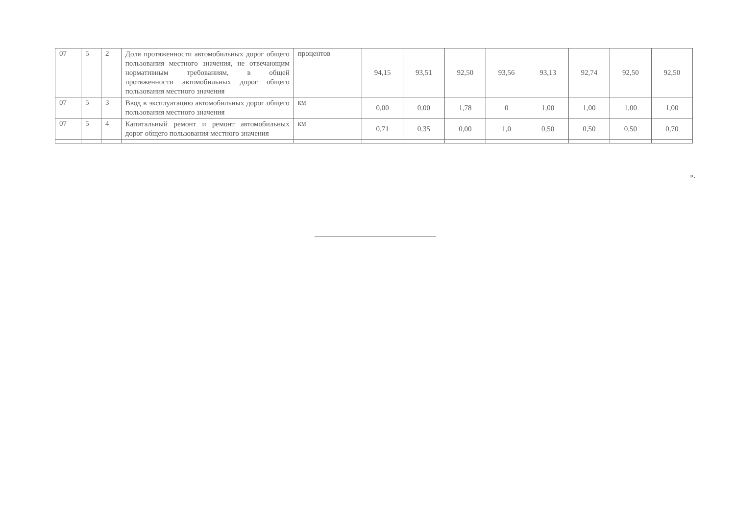| 07 | 5 | 2 | Доля протяженности автомобильных дорог общего пользования местного значения, не отвечающим нормативным требованиям, в общей протяженности автомобильных дорог общего пользования местного значения | процентов | 94,15 | 93,51 | 92,50 | 93,56 | 93,13 | 92,74 | 92,50 | 92,50 |
| 07 | 5 | 3 | Ввод в эксплуатацию автомобильных дорог общего пользования местного значения | км | 0,00 | 0,00 | 1,78 | 0 | 1,00 | 1,00 | 1,00 | 1,00 |
| 07 | 5 | 4 | Капитальный ремонт и ремонт автомобильных дорог общего пользования местного значения | км | 0,71 | 0,35 | 0,00 | 1,0 | 0,50 | 0,50 | 0,50 | 0,70 |
».